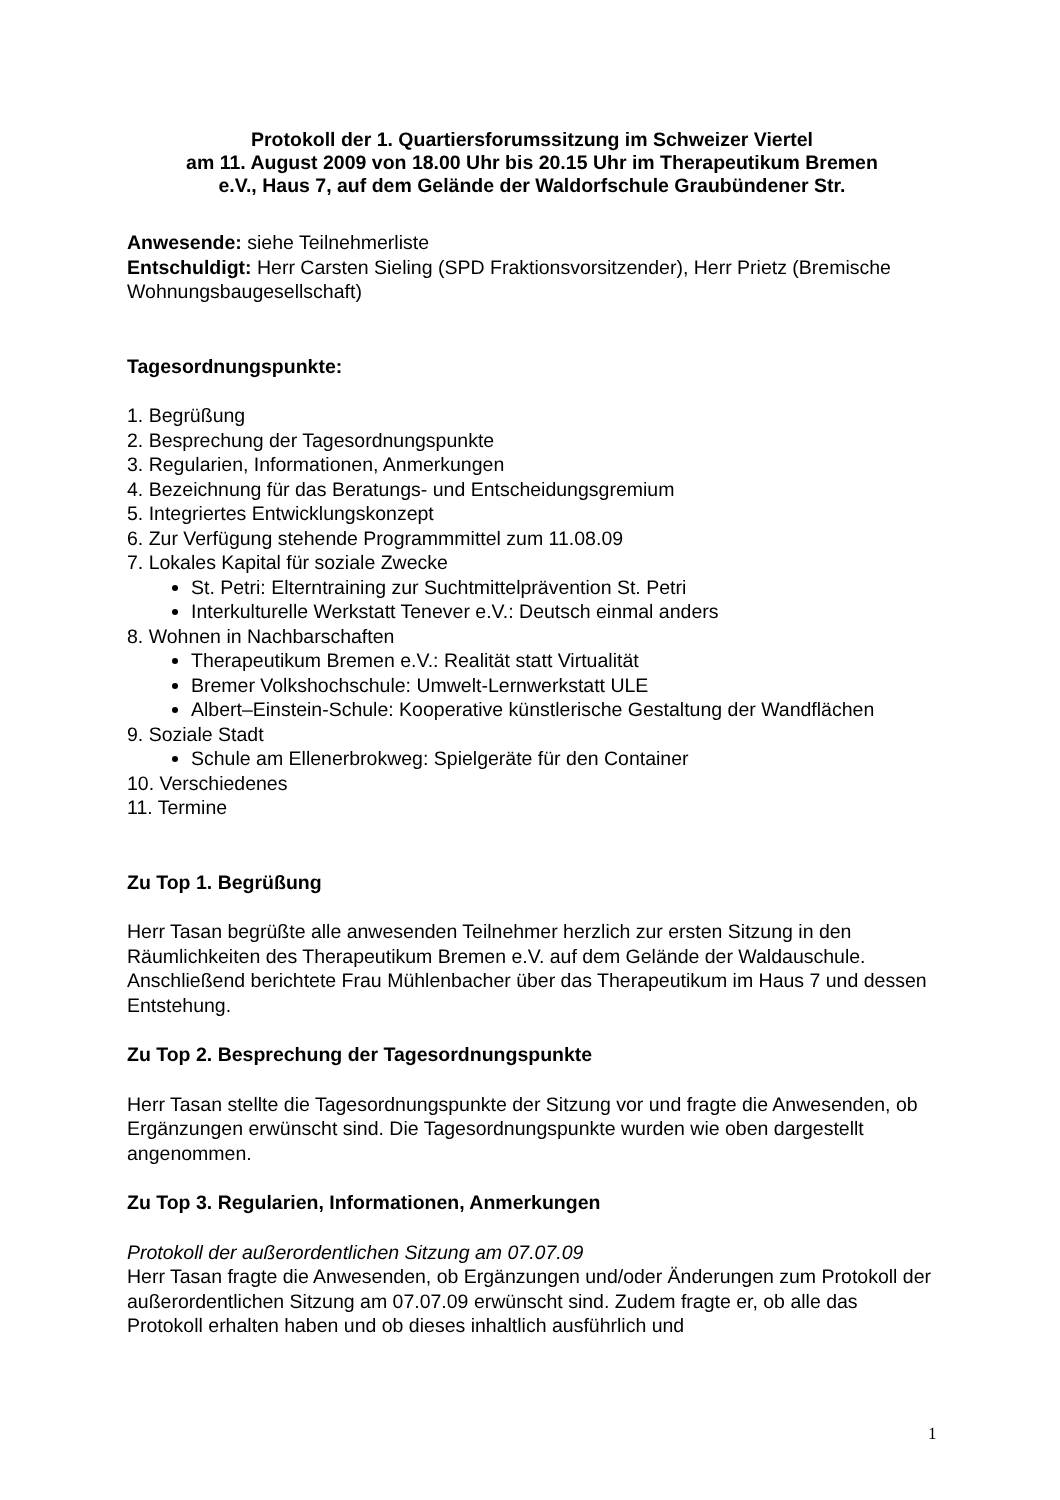Protokoll der 1. Quartiersforumssitzung im Schweizer Viertel
am 11. August 2009 von 18.00 Uhr bis 20.15 Uhr im Therapeutikum Bremen
e.V., Haus 7, auf dem Gelände der Waldorfschule Graubündener Str.
Anwesende: siehe Teilnehmerliste
Entschuldigt: Herr Carsten Sieling (SPD Fraktionsvorsitzender), Herr Prietz (Bremische Wohnungsbaugesellschaft)
Tagesordnungspunkte:
1. Begrüßung
2. Besprechung der Tagesordnungspunkte
3. Regularien, Informationen, Anmerkungen
4. Bezeichnung für das Beratungs- und Entscheidungsgremium
5. Integriertes Entwicklungskonzept
6. Zur Verfügung stehende Programmmittel zum 11.08.09
7. Lokales Kapital für soziale Zwecke
St. Petri: Elterntraining zur Suchtmittelprävention St. Petri
Interkulturelle Werkstatt Tenever e.V.: Deutsch einmal anders
8. Wohnen in Nachbarschaften
Therapeutikum Bremen e.V.: Realität statt Virtualität
Bremer Volkshochschule: Umwelt-Lernwerkstatt ULE
Albert–Einstein-Schule: Kooperative künstlerische Gestaltung der Wandflächen
9. Soziale Stadt
Schule am Ellenerbrokweg: Spielgeräte für den Container
10. Verschiedenes
11. Termine
Zu Top 1. Begrüßung
Herr Tasan begrüßte alle anwesenden Teilnehmer herzlich zur ersten Sitzung in den Räumlichkeiten des Therapeutikum Bremen e.V. auf dem Gelände der Waldauschule. Anschließend berichtete Frau Mühlenbacher über das Therapeutikum im Haus 7 und dessen Entstehung.
Zu Top 2. Besprechung der Tagesordnungspunkte
Herr Tasan stellte die Tagesordnungspunkte der Sitzung vor und fragte die Anwesenden, ob Ergänzungen erwünscht sind. Die Tagesordnungspunkte wurden wie oben dargestellt angenommen.
Zu Top 3. Regularien, Informationen, Anmerkungen
Protokoll der außerordentlichen Sitzung am 07.07.09
Herr Tasan fragte die Anwesenden, ob Ergänzungen und/oder Änderungen zum Protokoll der außerordentlichen Sitzung am 07.07.09 erwünscht sind. Zudem fragte er, ob alle das Protokoll erhalten haben und ob dieses inhaltlich ausführlich und
1